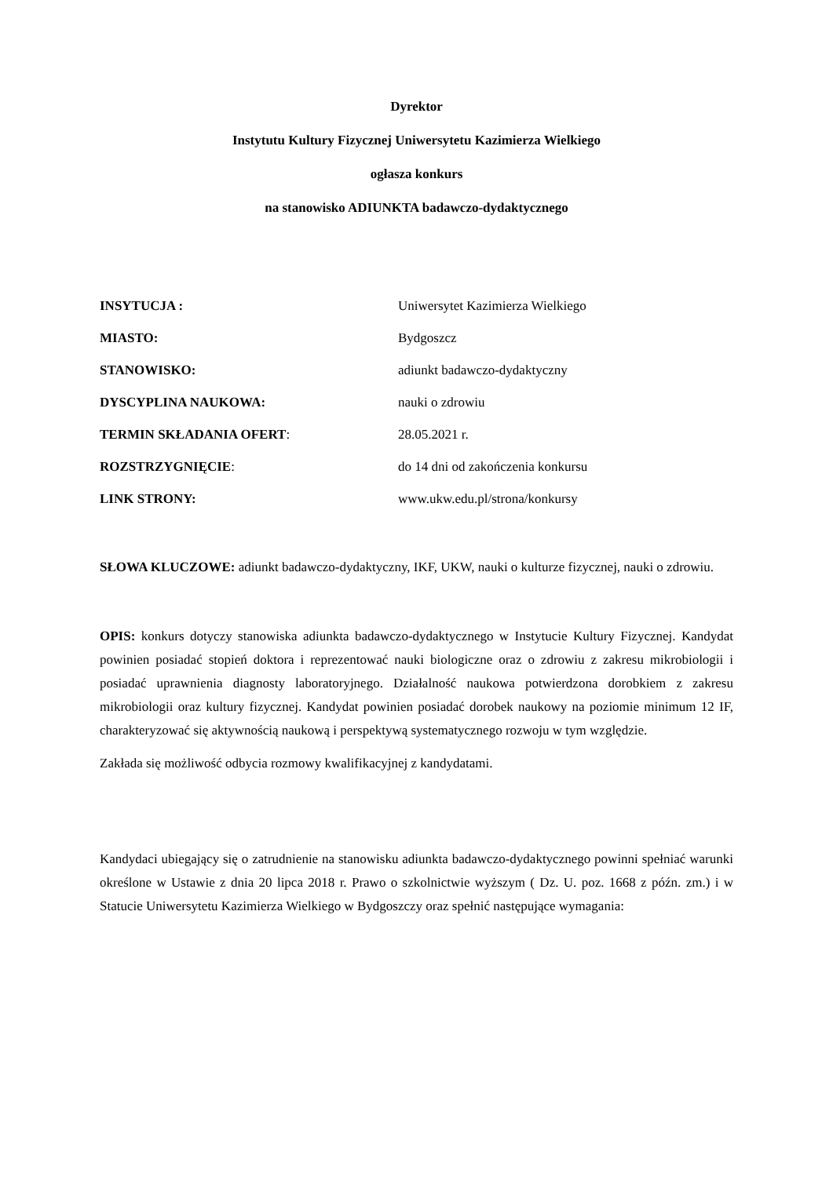Dyrektor
Instytutu Kultury Fizycznej Uniwersytetu Kazimierza Wielkiego
ogłasza konkurs
na stanowisko ADIUNKTA badawczo-dydaktycznego
| INSYTUCJA : | Uniwersytet Kazimierza Wielkiego |
| MIASTO: | Bydgoszcz |
| STANOWISKO: | adiunkt badawczo-dydaktyczny |
| DYSCYPLINA NAUKOWA: | nauki o zdrowiu |
| TERMIN SKŁADANIA OFERT : | 28.05.2021 r. |
| ROZSTRZYGNIĘCIE : | do 14 dni od zakończenia konkursu |
| LINK STRONY: | www.ukw.edu.pl/strona/konkursy |
SŁOWA KLUCZOWE: adiunkt badawczo-dydaktyczny, IKF, UKW, nauki o kulturze fizycznej, nauki o zdrowiu.
OPIS: konkurs dotyczy stanowiska adiunkta badawczo-dydaktycznego w Instytucie Kultury Fizycznej. Kandydat powinien posiadać stopień doktora i reprezentować nauki biologiczne oraz o zdrowiu z zakresu mikrobiologii i posiadać uprawnienia diagnosty laboratoryjnego. Działalność naukowa potwierdzona dorobkiem z zakresu mikrobiologii oraz kultury fizycznej. Kandydat powinien posiadać dorobek naukowy na poziomie minimum 12 IF, charakteryzować się aktywnością naukową i perspektywą systematycznego rozwoju w tym względzie.
Zakłada się możliwość odbycia rozmowy kwalifikacyjnej z kandydatami.
Kandydaci ubiegający się o zatrudnienie na stanowisku adiunkta badawczo-dydaktycznego powinni spełniać warunki określone w Ustawie z dnia 20 lipca 2018 r. Prawo o szkolnictwie wyższym ( Dz. U. poz. 1668 z późn. zm.) i w Statucie Uniwersytetu Kazimierza Wielkiego w Bydgoszczy oraz spełnić następujące wymagania: